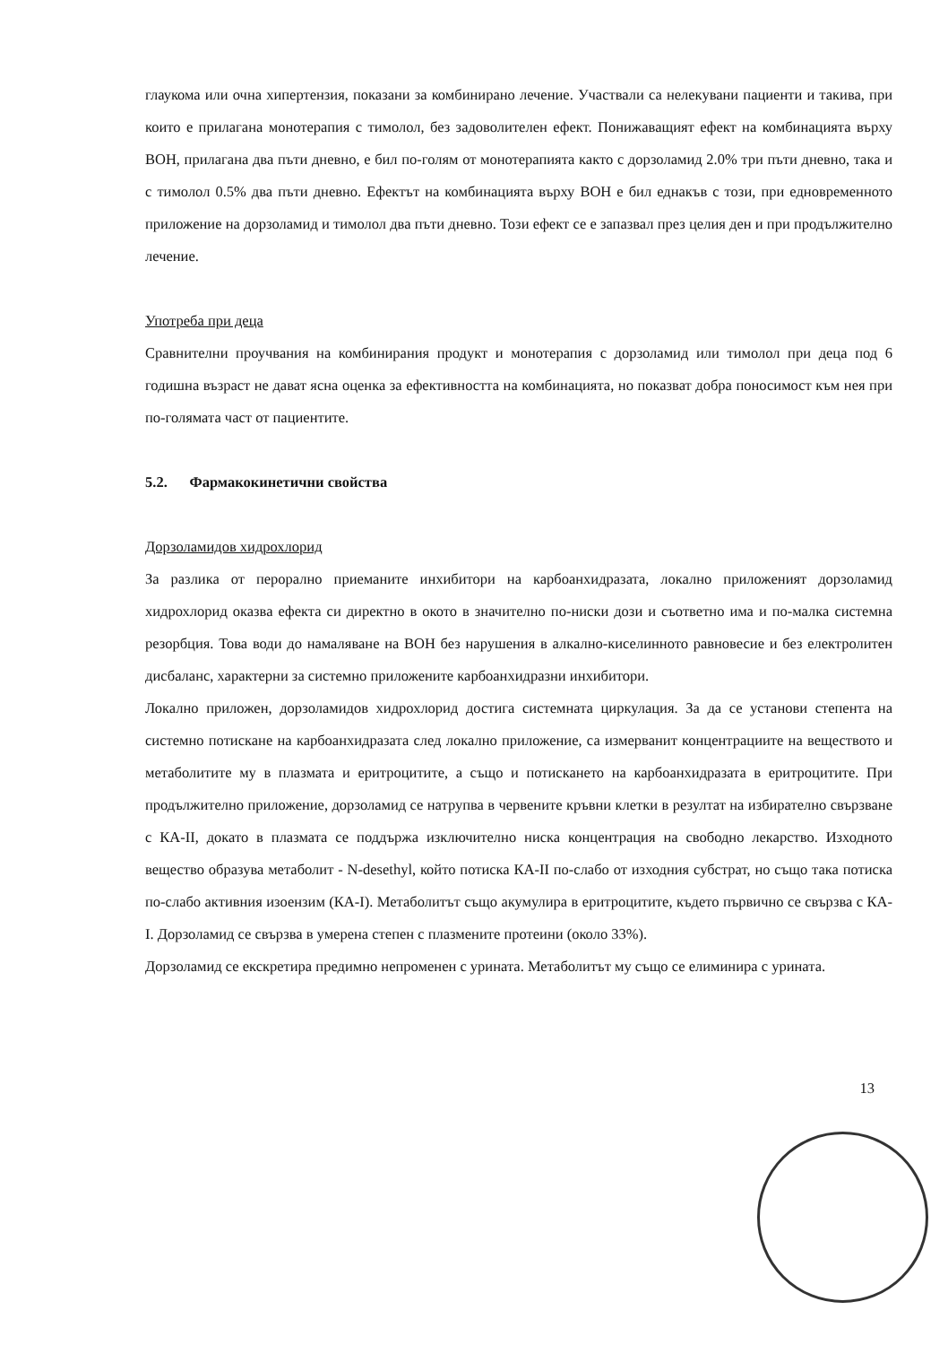глаукома или очна хипертензия, показани за комбинирано лечение. Участвали са нелекувани пациенти и такива, при които е прилагана монотерапия с тимолол, без задоволителен ефект. Понижаващият ефект на комбинацията върху ВОН, прилагана два пъти дневно, е бил по-голям от монотерапията както с дорзоламид 2.0% три пъти дневно, така и с тимолол 0.5% два пъти дневно. Ефектът на комбинацията върху ВОН е бил еднакъв с този, при едновременното приложение на дорзоламид и тимолол два пъти дневно. Този ефект се е запазвал през целия ден и при продължително лечение.
Употреба при деца
Сравнителни проучвания на комбинирания продукт и монотерапия с дорзоламид или тимолол при деца под 6 годишна възраст не дават ясна оценка за ефективността на комбинацията, но показват добра поносимост към нея при по-голямата част от пациентите.
5.2. Фармакокинетични свойства
Дорзоламидов хидрохлорид
За разлика от перорално приеманите инхибитори на карбоанхидразата, локално приложеният дорзоламид хидрохлорид оказва ефекта си директно в окото в значително по-ниски дози и съответно има и по-малка системна резорбция. Това води до намаляване на ВОН без нарушения в алкално-киселинното равновесие и без електролитен дисбаланс, характерни за системно приложените карбоанхидразни инхибитори.
Локално приложен, дорзоламидов хидрохлорид достига системната циркулация. За да се установи степента на системно потискане на карбоанхидразата след локално приложение, са измерванит концентрациите на веществото и метаболитите му в плазмата и еритроцитите, а също и потискането на карбоанхидразата в еритроцитите. При продължително приложение, дорзоламид се натрупва в червените кръвни клетки в резултат на избирателно свързване с КА-II, докато в плазмата се поддържа изключително ниска концентрация на свободно лекарство. Изходното вещество образува метаболит - N-desethyl, който потиска КА-II по-слабо от изходния субстрат, но също така потиска по-слабо активния изоензим (КА-I). Метаболитът също акумулира в еритроцитите, където първично се свързва с КА-I. Дорзоламид се свързва в умерена степен с плазмените протеини (около 33%).
Дорзоламид се екскретира предимно непроменен с урината. Метаболитът му също се елиминира с урината.
13